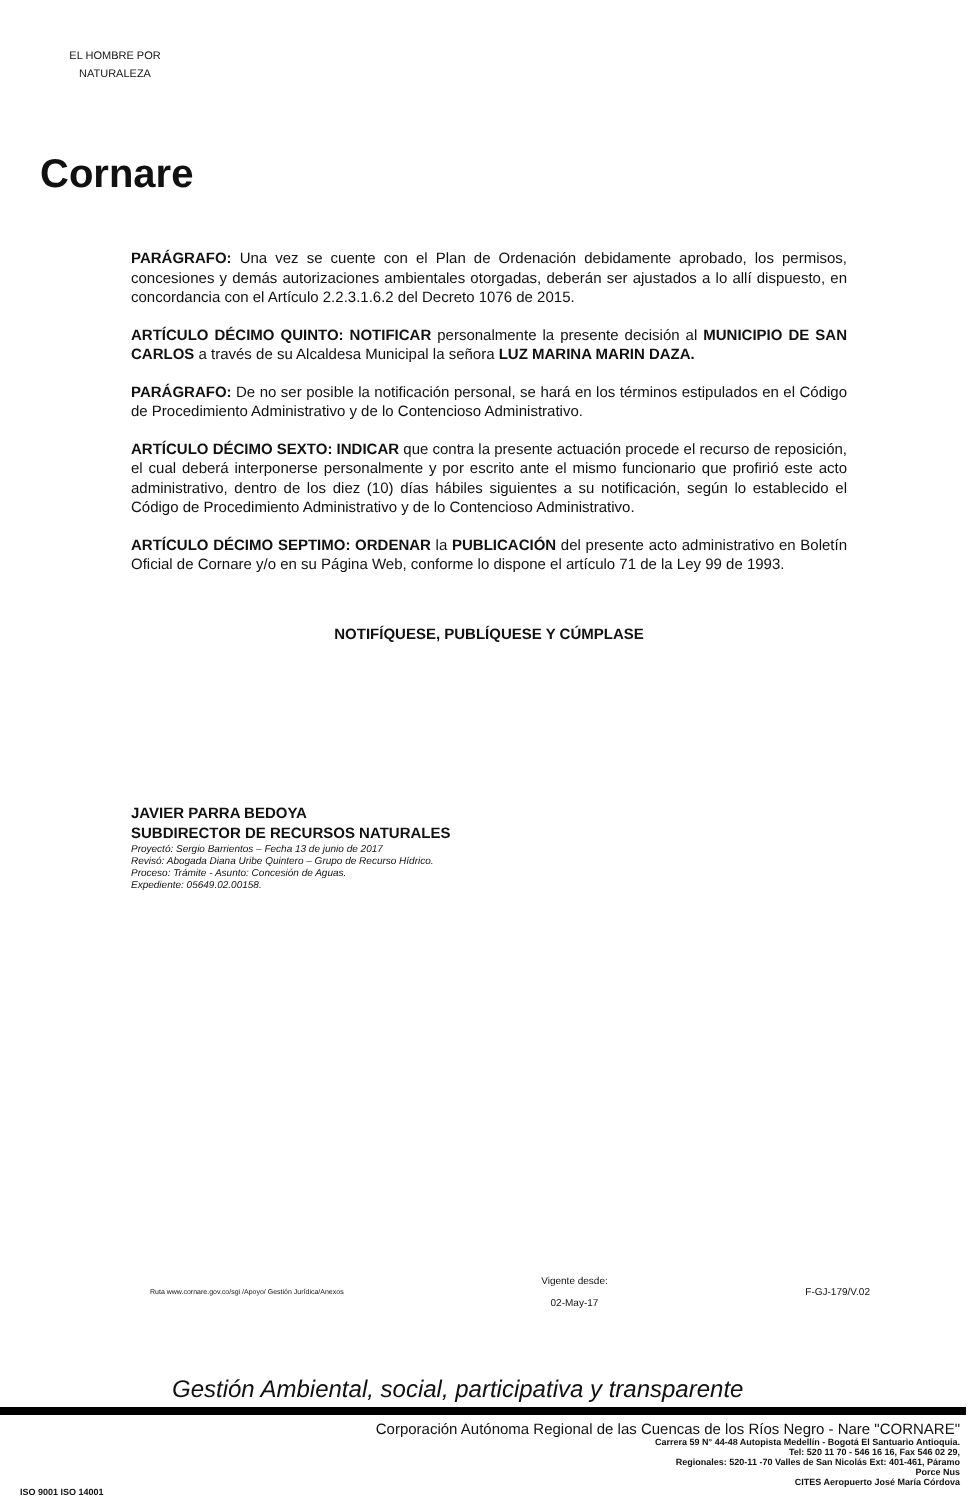EL HOMBRE POR NATURALEZA
Cornare
PARÁGRAFO: Una vez se cuente con el Plan de Ordenación debidamente aprobado, los permisos, concesiones y demás autorizaciones ambientales otorgadas, deberán ser ajustados a lo allí dispuesto, en concordancia con el Artículo 2.2.3.1.6.2 del Decreto 1076 de 2015.
ARTÍCULO DÉCIMO QUINTO: NOTIFICAR personalmente la presente decisión al MUNICIPIO DE SAN CARLOS a través de su Alcaldesa Municipal la señora LUZ MARINA MARIN DAZA.
PARÁGRAFO: De no ser posible la notificación personal, se hará en los términos estipulados en el Código de Procedimiento Administrativo y de lo Contencioso Administrativo.
ARTÍCULO DÉCIMO SEXTO: INDICAR que contra la presente actuación procede el recurso de reposición, el cual deberá interponerse personalmente y por escrito ante el mismo funcionario que profirió este acto administrativo, dentro de los diez (10) días hábiles siguientes a su notificación, según lo establecido el Código de Procedimiento Administrativo y de lo Contencioso Administrativo.
ARTÍCULO DÉCIMO SEPTIMO: ORDENAR la PUBLICACIÓN del presente acto administrativo en Boletín Oficial de Cornare y/o en su Página Web, conforme lo dispone el artículo 71 de la Ley 99 de 1993.
NOTIFÍQUESE, PUBLÍQUESE Y CÚMPLASE
JAVIER PARRA BEDOYA
SUBDIRECTOR DE RECURSOS NATURALES
Proyectó: Sergio Barrientos – Fecha 13 de junio de 2017
Revisó: Abogada Diana Uribe Quintero – Grupo de Recurso Hídrico.
Proceso: Trámite - Asunto: Concesión de Aguas.
Expediente: 05649.02.00158.
Ruta www.cornare.gov.co/sgi /Apoyo/ Gestión Jurídica/Anexos Vigente desde:
02-May-17 F-GJ-179/V.02
Gestión Ambiental, social, participativa y transparente
Corporación Autónoma Regional de las Cuencas de los Ríos Negro - Nare "CORNARE"
Carrera 59 N° 44-48 Autopista Medellín - Bogotá El Santuario Antioquia.
Tel: 520 11 70 - 546 16 16, Fax 546 02 29,
Regionales: 520-11 -70 Valles de San Nicolás Ext: 401-461, Páramo
Porce Nus
CITES Aeropuerto José María Córdova
ISO 9001 ISO 14001